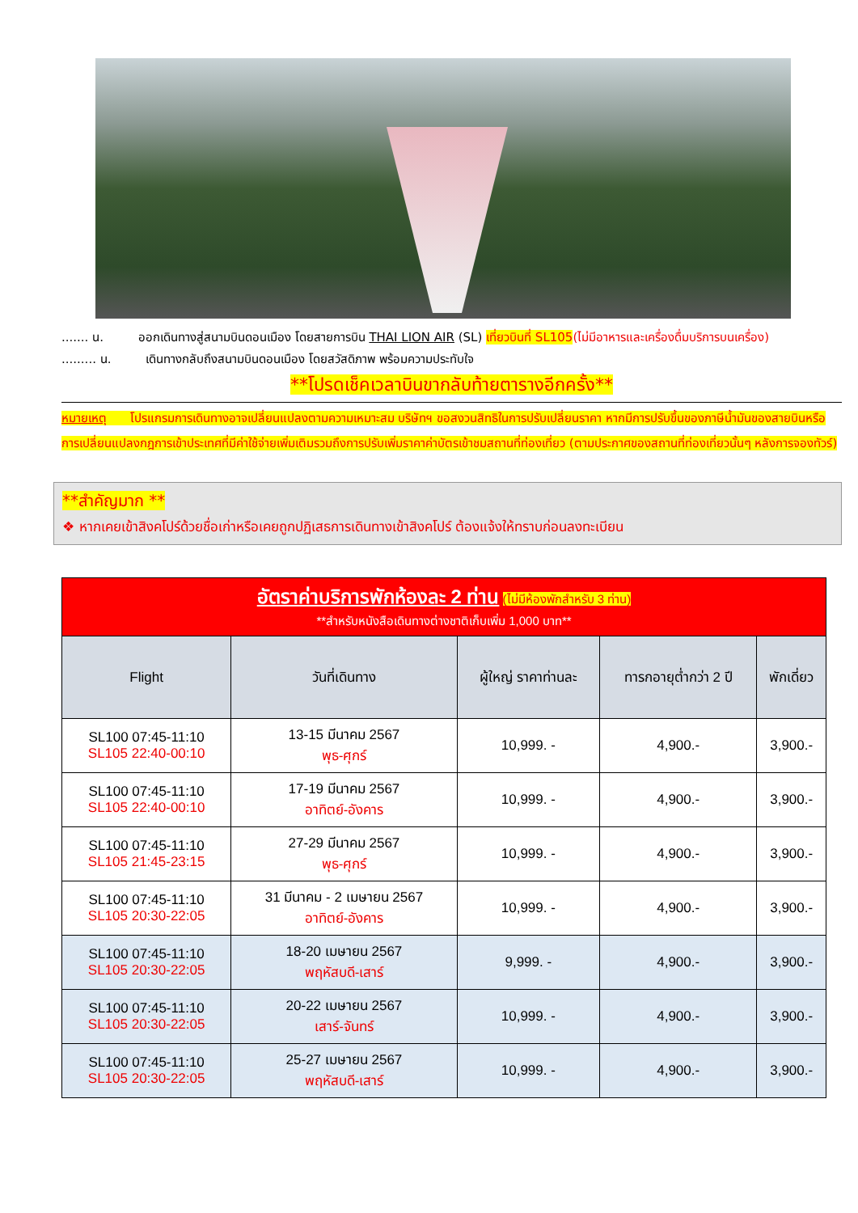....... น. ออกเดินทางสู่สนามบินดอนเมือง โดยสายการบิน THAI LION AIR (SL) เที่ยวบินที่ SL105(ไม่มีอาหารและเครื่องดื่มบริการบนเครื่อง)
......... น. เดินทางกลับถึงสนามบินดอนเมือง โดยสวัสดิภาพ พร้อมความประทับใจ
**โปรดเช็คเวลาบินขากลับท้ายตารางอีกครั้ง**
หมายเหตุ โปรแกรมการเดินทางอาจเปลี่ยนแปลงตามความเหมาะสม บริษัทฯ ขอสงวนสิทธิในการปรับเปลี่ยนราคา หากมีการปรับขึ้นของภาษีน้ำมันของสายบินหรือการเปลี่ยนแปลงกฎการเข้าประเทศที่มีค่าใช้จ่ายเพิ่มเติมรวมถึงการปรับเพิ่มราคาค่าบัตรเข้าชมสถานที่ท่องเที่ยว (ตามประกาศของสถานที่ท่องเที่ยวนั้นๆ หลังการจองทัวร์)
**สำคัญมาก **
❖ หากเคยเข้าสิงคโปร์ด้วยชื่อเก่าหรือเคยถูกปฏิเสธการเดินทางเข้าสิงคโปร์ ต้องแจ้งให้ทราบก่อนลงทะเบียน
| อัตราค่าบริการพักห้องละ 2 ท่าน (ไม่มีห้องพักสำหรับ 3 ท่าน) **สำหรับหนังสือเดินทางต่างชาติเก็บเพิ่ม 1,000 บาท** | | | | |
| Flight | วันที่เดินทาง | ผู้ใหญ่ ราคาท่านละ | ทารกอายุต่ำกว่า 2 ปี | พักเดี่ยว |
| SL100 07:45-11:10 SL105 22:40-00:10 | 13-15 มีนาคม 2567 พุธ-ศุกร์ | 10,999. - | 4,900.- | 3,900.- |
| SL100 07:45-11:10 SL105 22:40-00:10 | 17-19 มีนาคม 2567 อาทิตย์-อังคาร | 10,999. - | 4,900.- | 3,900.- |
| SL100 07:45-11:10 SL105 21:45-23:15 | 27-29 มีนาคม 2567 พุธ-ศุกร์ | 10,999. - | 4,900.- | 3,900.- |
| SL100 07:45-11:10 SL105 20:30-22:05 | 31 มีนาคม - 2 เมษายน 2567 อาทิตย์-อังคาร | 10,999. - | 4,900.- | 3,900.- |
| SL100 07:45-11:10 SL105 20:30-22:05 | 18-20 เมษายน 2567 พฤหัสบดี-เสาร์ | 9,999. - | 4,900.- | 3,900.- |
| SL100 07:45-11:10 SL105 20:30-22:05 | 20-22 เมษายน 2567 เสาร์-จันทร์ | 10,999. - | 4,900.- | 3,900.- |
| SL100 07:45-11:10 SL105 20:30-22:05 | 25-27 เมษายน 2567 พฤหัสบดี-เสาร์ | 10,999. - | 4,900.- | 3,900.- |